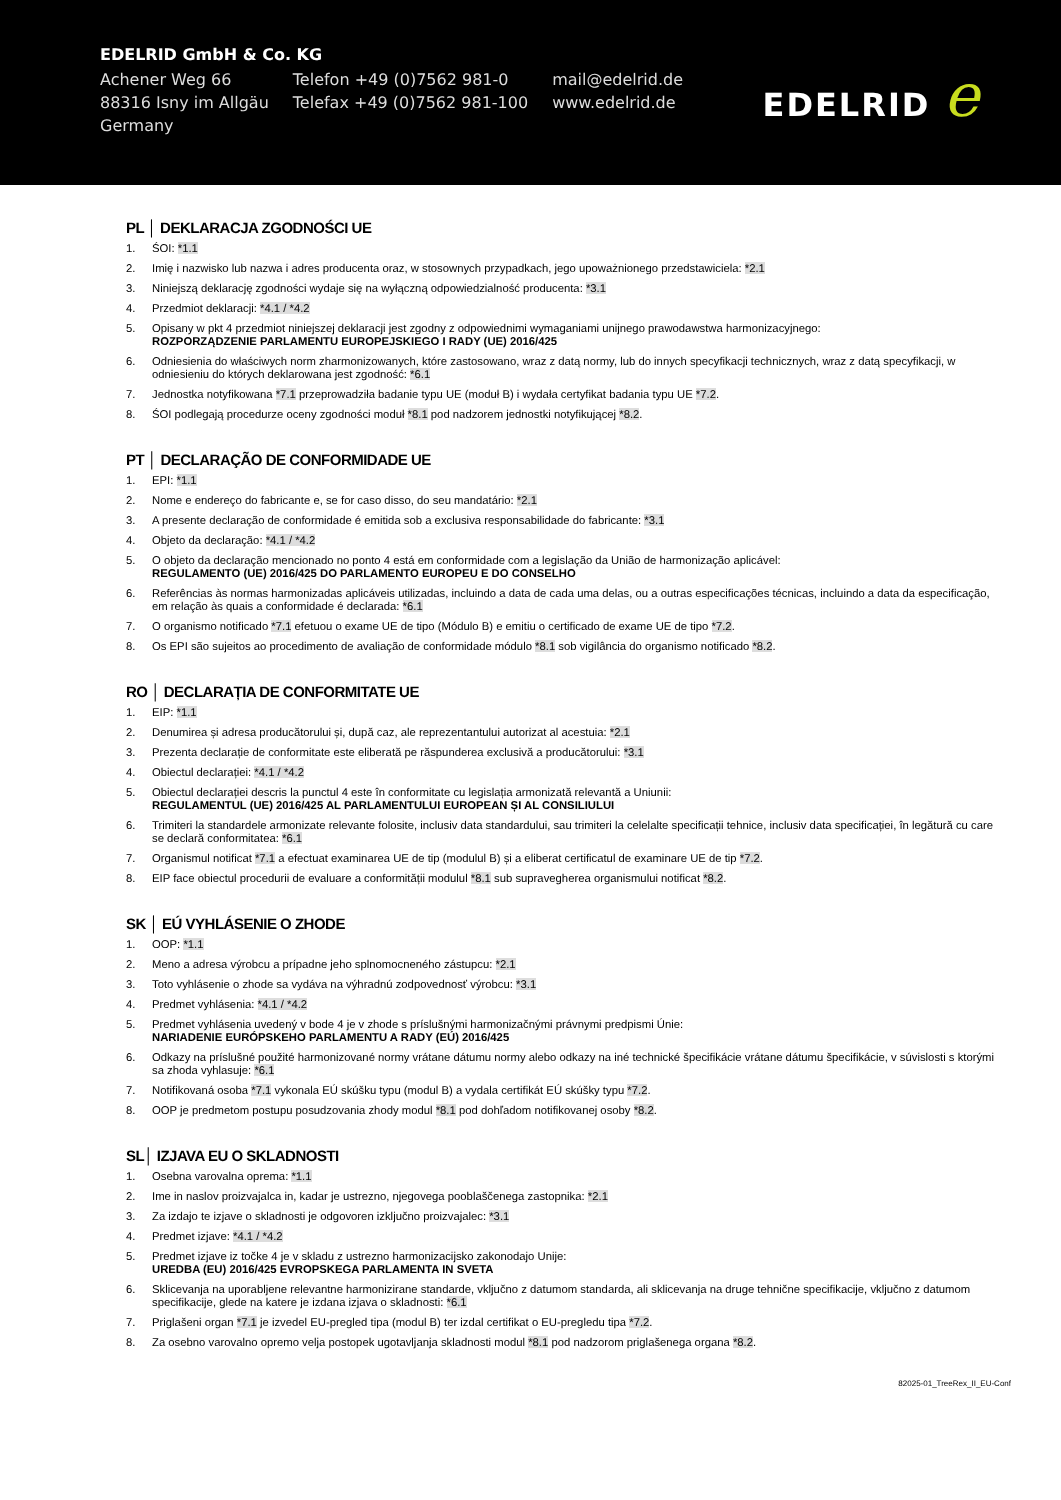EDELRID GmbH & Co. KG
| Achener Weg 66 | Telefon +49 (0)7562 981-0 | mail@edelrid.de |
| 88316 Isny im Allgäu | Telefax +49 (0)7562 981-100 | www.edelrid.de |
| Germany | | |
EDELRID e
PL │ DEKLARACJA ZGODNOŚCI UE
1. ŚOI: *1.1
2. Imię i nazwisko lub nazwa i adres producenta oraz, w stosownych przypadkach, jego upoważnionego przedstawiciela: *2.1
3. Niniejszą deklarację zgodności wydaje się na wyłączną odpowiedzialność producenta: *3.1
4. Przedmiot deklaracji: *4.1 / *4.2
5. Opisany w pkt 4 przedmiot niniejszej deklaracji jest zgodny z odpowiednimi wymaganiami unijnego prawodawstwa harmonizacyjnego:
ROZPORZĄDZENIE PARLAMENTU EUROPEJSKIEGO I RADY (UE) 2016/425
6. Odniesienia do właściwych norm zharmonizowanych, które zastosowano, wraz z datą normy, lub do innych specyfikacji technicznych, wraz z datą specyfikacji, w odniesieniu do których deklarowana jest zgodność: *6.1
7. Jednostka notyfikowana *7.1 przeprowadziła badanie typu UE (moduł B) i wydała certyfikat badania typu UE *7.2.
8. ŚOI podlegają procedurze oceny zgodności moduł *8.1 pod nadzorem jednostki notyfikującej *8.2.
PT │ DECLARAÇÃO DE CONFORMIDADE UE
1. EPI: *1.1
2. Nome e endereço do fabricante e, se for caso disso, do seu mandatário: *2.1
3. A presente declaração de conformidade é emitida sob a exclusiva responsabilidade do fabricante: *3.1
4. Objeto da declaração: *4.1 / *4.2
5. O objeto da declaração mencionado no ponto 4 está em conformidade com a legislação da União de harmonização aplicável:
REGULAMENTO (UE) 2016/425 DO PARLAMENTO EUROPEU E DO CONSELHO
6. Referências às normas harmonizadas aplicáveis utilizadas, incluindo a data de cada uma delas, ou a outras especificações técnicas, incluindo a data da especificação, em relação às quais a conformidade é declarada: *6.1
7. O organismo notificado *7.1 efetuou o exame UE de tipo (Módulo B) e emitiu o certificado de exame UE de tipo *7.2.
8. Os EPI são sujeitos ao procedimento de avaliação de conformidade módulo *8.1 sob vigilância do organismo notificado *8.2.
RO │ DECLARAȚIA DE CONFORMITATE UE
1. EIP: *1.1
2. Denumirea și adresa producătorului și, după caz, ale reprezentantului autorizat al acestuia: *2.1
3. Prezenta declarație de conformitate este eliberată pe răspunderea exclusivă a producătorului: *3.1
4. Obiectul declarației: *4.1 / *4.2
5. Obiectul declarației descris la punctul 4 este în conformitate cu legislația armonizată relevantă a Uniunii:
REGULAMENTUL (UE) 2016/425 AL PARLAMENTULUI EUROPEAN ȘI AL CONSILIULUI
6. Trimiteri la standardele armonizate relevante folosite, inclusiv data standardului, sau trimiteri la celelalte specificații tehnice, inclusiv data specificației, în legătură cu care se declară conformitatea: *6.1
7. Organismul notificat *7.1 a efectuat examinarea UE de tip (modulul B) și a eliberat certificatul de examinare UE de tip *7.2.
8. EIP face obiectul procedurii de evaluare a conformității modulul *8.1 sub supravegherea organismului notificat *8.2.
SK │ EÚ VYHLÁSENIE O ZHODE
1. OOP: *1.1
2. Meno a adresa výrobcu a prípadne jeho splnomocneného zástupcu: *2.1
3. Toto vyhlásenie o zhode sa vydáva na výhradnú zodpovednosť výrobcu: *3.1
4. Predmet vyhlásenia: *4.1 / *4.2
5. Predmet vyhlásenia uvedený v bode 4 je v zhode s príslušnými harmonizačnými právnymi predpismi Únie:
NARIADENIE EURÓPSKEHO PARLAMENTU A RADY (EÚ) 2016/425
6. Odkazy na príslušné použité harmonizované normy vrátane dátumu normy alebo odkazy na iné technické špecifikácie vrátane dátumu špecifikácie, v súvislosti s ktorými sa zhoda vyhlasuje: *6.1
7. Notifikovaná osoba *7.1 vykonala EÚ skúšku typu (modul B) a vydala certifikát EÚ skúšky typu *7.2.
8. OOP je predmetom postupu posudzovania zhody modul *8.1 pod dohľadom notifikovanej osoby *8.2.
SL│ IZJAVA EU O SKLADNOSTI
1. Osebna varovalna oprema: *1.1
2. Ime in naslov proizvajalca in, kadar je ustrezno, njegovega pooblaščenega zastopnika: *2.1
3. Za izdajo te izjave o skladnosti je odgovoren izključno proizvajalec: *3.1
4. Predmet izjave: *4.1 / *4.2
5. Predmet izjave iz točke 4 je v skladu z ustrezno harmonizacijsko zakonodajo Unije:
UREDBA (EU) 2016/425 EVROPSKEGA PARLAMENTA IN SVETA
6. Sklicevanja na uporabljene relevantne harmonizirane standarde, vključno z datumom standarda, ali sklicevanja na druge tehnične specifikacije, vključno z datumom specifikacije, glede na katere je izdana izjava o skladnosti: *6.1
7. Priglašeni organ *7.1 je izvedel EU-pregled tipa (modul B) ter izdal certifikat o EU-pregledu tipa *7.2.
8. Za osebno varovalno opremo velja postopek ugotavljanja skladnosti modul *8.1 pod nadzorom priglašenega organa *8.2.
82025-01_TreeRex_II_EU-Conf